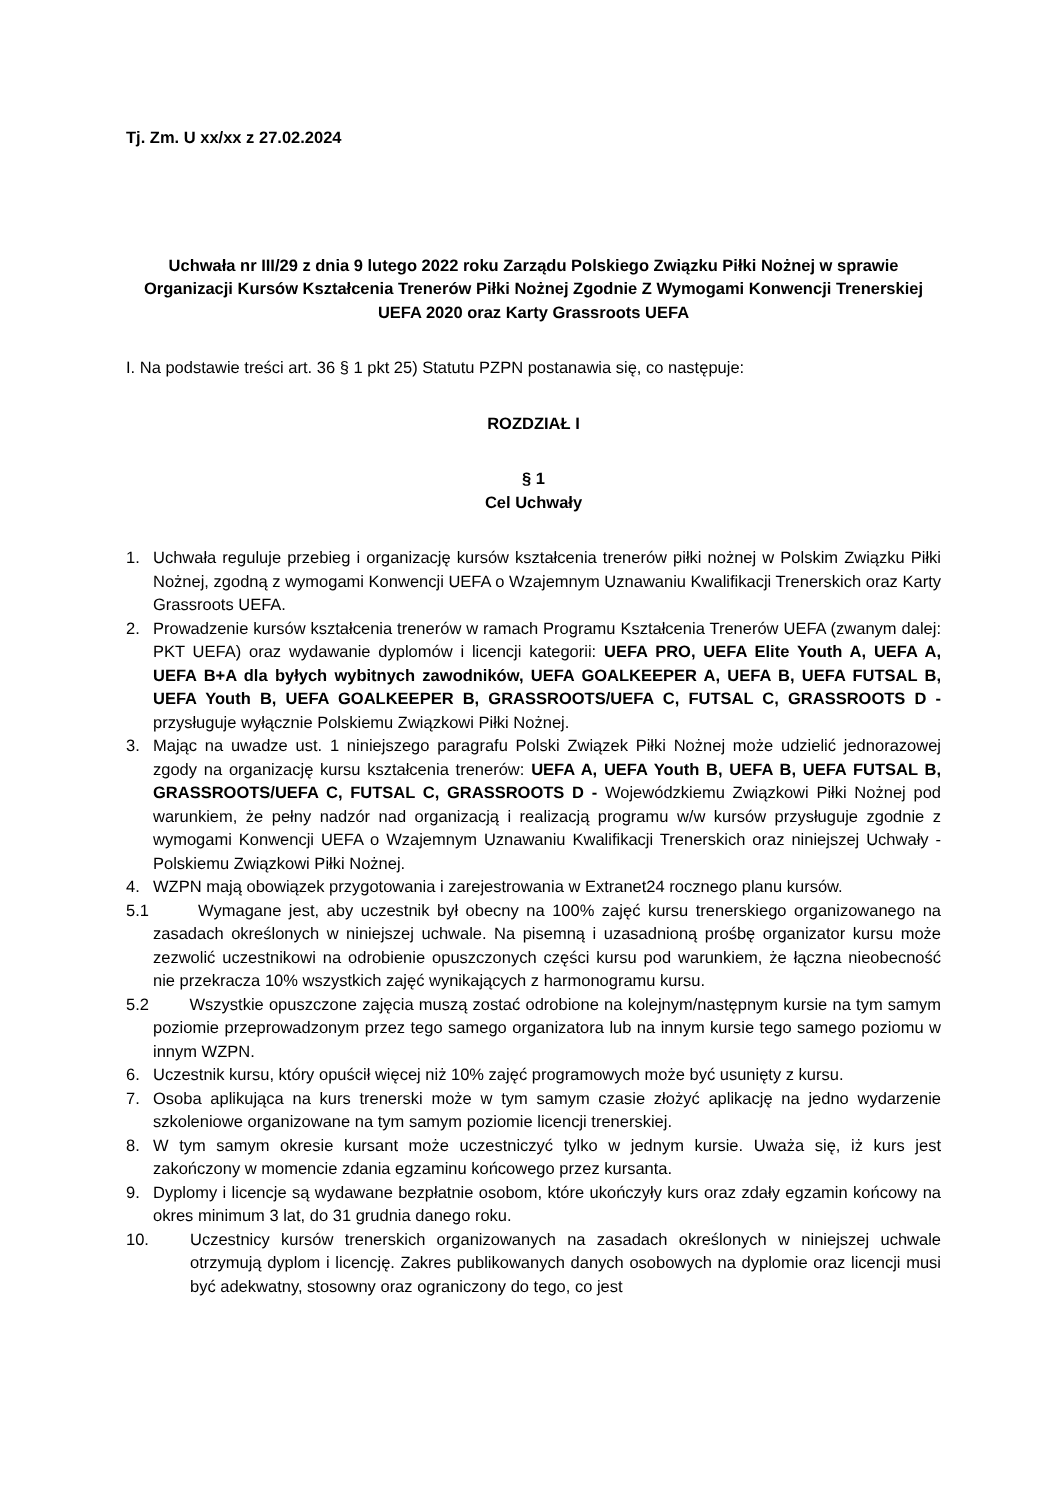Tj. Zm. U xx/xx z 27.02.2024
Uchwała nr III/29 z dnia 9 lutego 2022 roku Zarządu Polskiego Związku Piłki Nożnej w sprawie Organizacji Kursów Kształcenia Trenerów Piłki Nożnej Zgodnie Z Wymogami Konwencji Trenerskiej UEFA 2020 oraz Karty Grassroots UEFA
I. Na podstawie treści art. 36 § 1 pkt 25) Statutu PZPN postanawia się, co następuje:
ROZDZIAŁ I
§ 1
Cel Uchwały
1. Uchwała reguluje przebieg i organizację kursów kształcenia trenerów piłki nożnej w Polskim Związku Piłki Nożnej, zgodną z wymogami Konwencji UEFA o Wzajemnym Uznawaniu Kwalifikacji Trenerskich oraz Karty Grassroots UEFA.
2. Prowadzenie kursów kształcenia trenerów w ramach Programu Kształcenia Trenerów UEFA (zwanym dalej: PKT UEFA) oraz wydawanie dyplomów i licencji kategorii: UEFA PRO, UEFA Elite Youth A, UEFA A, UEFA B+A dla byłych wybitnych zawodników, UEFA GOALKEEPER A, UEFA B, UEFA FUTSAL B, UEFA Youth B, UEFA GOALKEEPER B, GRASSROOTS/UEFA C, FUTSAL C, GRASSROOTS D - przysługuje wyłącznie Polskiemu Związkowi Piłki Nożnej.
3. Mając na uwadze ust. 1 niniejszego paragrafu Polski Związek Piłki Nożnej może udzielić jednorazowej zgody na organizację kursu kształcenia trenerów: UEFA A, UEFA Youth B, UEFA B, UEFA FUTSAL B, GRASSROOTS/UEFA C, FUTSAL C, GRASSROOTS D - Wojewódzkiemu Związkowi Piłki Nożnej pod warunkiem, że pełny nadzór nad organizacją i realizacją programu w/w kursów przysługuje zgodnie z wymogami Konwencji UEFA o Wzajemnym Uznawaniu Kwalifikacji Trenerskich oraz niniejszej Uchwały - Polskiemu Związkowi Piłki Nożnej.
4. WZPN mają obowiązek przygotowania i zarejestrowania w Extranet24 rocznego planu kursów.
5.1
Wymagane jest, aby uczestnik był obecny na 100% zajęć kursu trenerskiego organizowanego na zasadach określonych w niniejszej uchwale. Na pisemną i uzasadnioną prośbę organizator kursu może zezwolić uczestnikowi na odrobienie opuszczonych części kursu pod warunkiem, że łączna nieobecność nie przekracza 10% wszystkich zajęć wynikających z harmonogramu kursu.
5.2
Wszystkie opuszczone zajęcia muszą zostać odrobione na kolejnym/następnym kursie na tym samym poziomie przeprowadzonym przez tego samego organizatora lub na innym kursie tego samego poziomu w innym WZPN.
6. Uczestnik kursu, który opuścił więcej niż 10% zajęć programowych może być usunięty z kursu.
7. Osoba aplikująca na kurs trenerski może w tym samym czasie złożyć aplikację na jedno wydarzenie szkoleniowe organizowane na tym samym poziomie licencji trenerskiej.
8. W tym samym okresie kursant może uczestniczyć tylko w jednym kursie. Uważa się, iż kurs jest zakończony w momencie zdania egzaminu końcowego przez kursanta.
9. Dyplomy i licencje są wydawane bezpłatnie osobom, które ukończyły kurs oraz zdały egzamin końcowy na okres minimum 3 lat, do 31 grudnia danego roku.
10. Uczestnicy kursów trenerskich organizowanych na zasadach określonych w niniejszej uchwale otrzymują dyplom i licencję. Zakres publikowanych danych osobowych na dyplomie oraz licencji musi być adekwatny, stosowny oraz ograniczony do tego, co jest